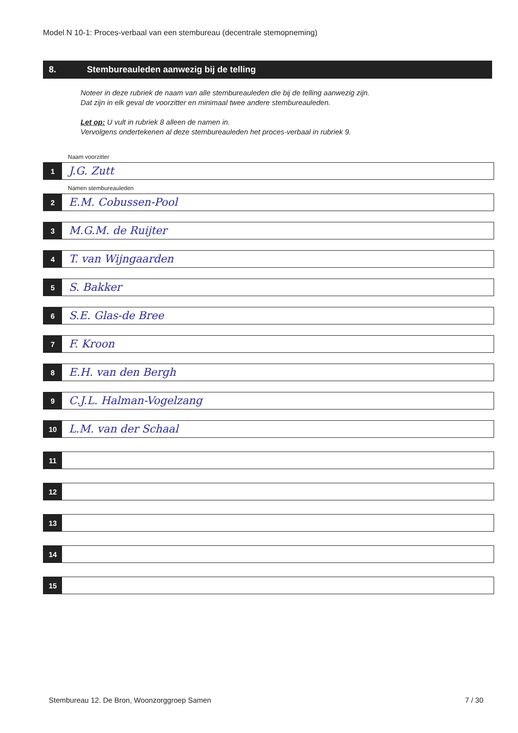Model N 10-1: Proces-verbaal van een stembureau (decentrale stemopneming)
8. Stembureauleden aanwezig bij de telling
Noteer in deze rubriek de naam van alle stembureauleden die bij de telling aanwezig zijn.
Dat zijn in elk geval de voorzitter en minimaal twee andere stembureauleden.
Let op: U vult in rubriek 8 alleen de namen in.
Vervolgens ondertekenen al deze stembureauleden het proces-verbaal in rubriek 9.
Naam voorzitter
1
J.G. Zutt
Namen stembureauleden
2
E.M. Cobussen-Pool
3
M.G.M. de Ruijter
4
T. van Wijngaarden
5
S. Bakker
6
S.E. Glas-de Bree
7
F. Kroon
8
E.H. van den Bergh
9
C.J.L. Halman-Vogelzang
10
L.M. van der Schaal
11
12
13
14
15
Stembureau 12. De Bron, Woonzorggroep Samen 7 / 30